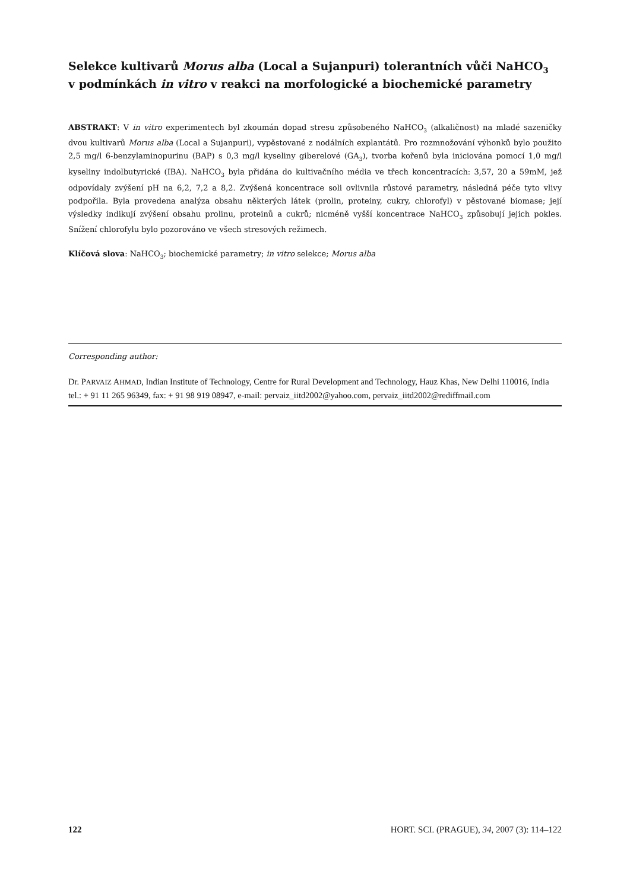Selekce kultivarů Morus alba (Local a Sujanpuri) tolerantních vůči NaHCO<sub>3</sub>
v podmínkách in vitro v reakci na morfologické a biochemické parametry
ABSTRAKT: V in vitro experimentech byl zkoumán dopad stresu způsobeného NaHCO<sub>3</sub> (alkaličnost) na mladé sazeničky dvou kultivarů Morus alba (Local a Sujanpuri), vypěstované z nodálních explantátů. Pro rozmnožování výhonků bylo použito 2,5 mg/l 6-benzylaminopurinu (BAP) s 0,3 mg/l kyseliny giberelové (GA<sub>3</sub>), tvorba kořenů byla iniciována pomocí 1,0 mg/l kyseliny indolbutyrické (IBA). NaHCO<sub>3</sub> byla přidána do kultivačního média ve třech koncentracích: 3,57, 20 a 59mM, jež odpovídaly zvýšení pH na 6,2, 7,2 a 8,2. Zvýšená koncentrace soli ovlivnila růstové parametry, následná péče tyto vlivy podpořila. Byla provedena analýza obsahu některých látek (prolin, proteiny, cukry, chlorofyl) v pěstované biomase; její výsledky indikují zvýšení obsahu prolinu, proteinů a cukrů; nicméně vyšší koncentrace NaHCO<sub>3</sub> způsobují jejich pokles. Snížení chlorofylu bylo pozorováno ve všech stresových režimech.
Klíčová slova: NaHCO<sub>3</sub>; biochemické parametry; in vitro selekce; Morus alba
Corresponding author:
Dr. PARVAIZ AHMAD, Indian Institute of Technology, Centre for Rural Development and Technology, Hauz Khas, New Delhi 110016, India
tel.: + 91 11 265 96349, fax: + 91 98 919 08947, e-mail: pervaiz_iitd2002@yahoo.com, pervaiz_iitd2002@rediffmail.com
122 HORT. SCI. (PRAGUE), 34, 2007 (3): 114–122